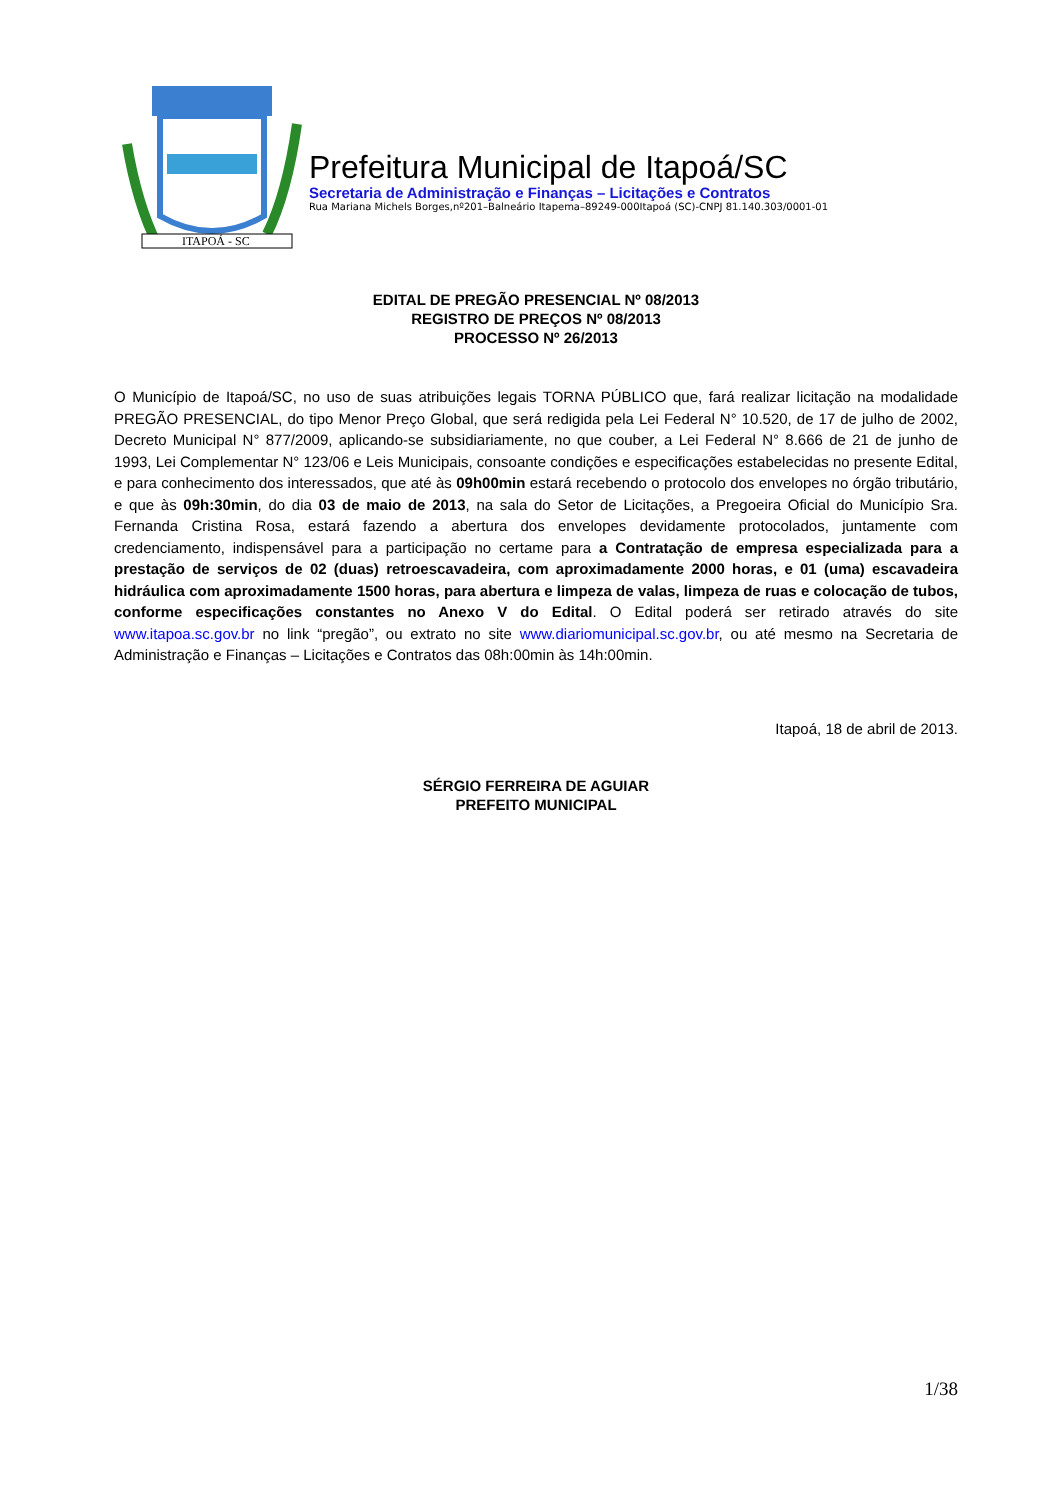ITAPOÁ - SC
Prefeitura Municipal de Itapoá/SC
Secretaria de Administração e Finanças – Licitações e Contratos
Rua Mariana Michels Borges,nº201–Balneário Itapema–89249-000Itapoá (SC)-CNPJ 81.140.303/0001-01
EDITAL DE PREGÃO PRESENCIAL Nº 08/2013
REGISTRO DE PREÇOS Nº 08/2013
PROCESSO Nº 26/2013
O Município de Itapoá/SC, no uso de suas atribuições legais TORNA PÚBLICO que, fará realizar licitação na modalidade PREGÃO PRESENCIAL, do tipo Menor Preço Global, que será redigida pela Lei Federal N° 10.520, de 17 de julho de 2002, Decreto Municipal N° 877/2009, aplicando-se subsidiariamente, no que couber, a Lei Federal N° 8.666 de 21 de junho de 1993, Lei Complementar N° 123/06 e Leis Municipais, consoante condições e especificações estabelecidas no presente Edital, e para conhecimento dos interessados, que até às 09h00min estará recebendo o protocolo dos envelopes no órgão tributário, e que às 09h:30min, do dia 03 de maio de 2013, na sala do Setor de Licitações, a Pregoeira Oficial do Município Sra. Fernanda Cristina Rosa, estará fazendo a abertura dos envelopes devidamente protocolados, juntamente com credenciamento, indispensável para a participação no certame para a Contratação de empresa especializada para a prestação de serviços de 02 (duas) retroescavadeira, com aproximadamente 2000 horas, e 01 (uma) escavadeira hidráulica com aproximadamente 1500 horas, para abertura e limpeza de valas, limpeza de ruas e colocação de tubos, conforme especificações constantes no Anexo V do Edital. O Edital poderá ser retirado através do site www.itapoa.sc.gov.br no link “pregão”, ou extrato no site www.diariomunicipal.sc.gov.br, ou até mesmo na Secretaria de Administração e Finanças – Licitações e Contratos das 08h:00min às 14h:00min.
Itapoá, 18 de abril de 2013.
SÉRGIO FERREIRA DE AGUIAR
PREFEITO MUNICIPAL
1/38